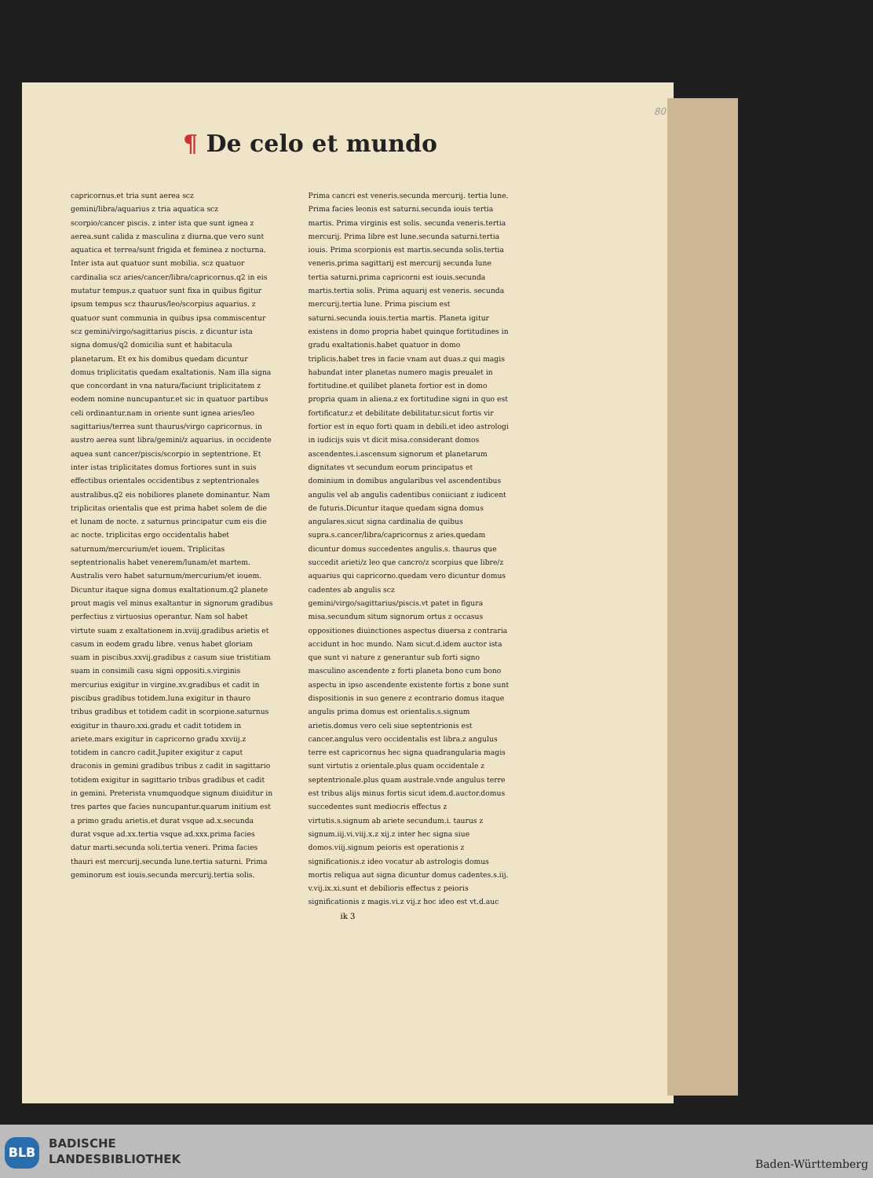80
¶ De celo et mundo
capricornus.et tria sunt aerea scz gemini/libra/aquarius z tria aquatica scz scorpio/cancer piscis. z inter ista que sunt ignea z aerea.sunt calida z masculina z diurna.que vero sunt aquatica et terrea/sunt frigida et feminea z nocturna. Inter ista aut quatuor sunt mobilia. scz quatuor cardinalia scz aries/cancer/libra/capricornus.q2 in eis mutatur tempus.z quatuor sunt fixa in quibus figitur ipsum tempus scz thaurus/leo/scorpius aquarius. z quatuor sunt communia in quibus ipsa commiscentur scz gemini/virgo/sagittarius piscis. z dicuntur ista signa domus/q2 domicilia sunt et habitacula planetarum. Et ex his domibus quedam dicuntur domus triplicitatis quedam exaltationis. Nam illa signa que concordant in vna natura/faciunt triplicitatem z eodem nomine nuncupantur.et sic in quatuor partibus celi ordinantur.nam in oriente sunt ignea aries/leo sagittarius/terrea sunt thaurus/virgo capricornus. in austro aerea sunt libra/gemini/z aquarius. in occidente aquea sunt cancer/piscis/scorpio in septentrione. Et inter istas triplicitates domus fortiores sunt in suis effectibus orientales occidentibus z septentrionales australibus.q2 eis nobiliores planete dominantur. Nam triplicitas orientalis que est prima habet solem de die et lunam de nocte. z saturnus principatur cum eis die ac nocte. triplicitas ergo occidentalis habet saturnum/mercurium/et iouem. Triplicitas septentrionalis habet venerem/lunam/et martem. Australis vero habet saturnum/mercurium/et iouem. Dicuntur itaque signa domus exaltationum.q2 planete prout magis vel minus exaltantur in signorum gradibus perfectius z virtuosius operantur. Nam sol habet virtute suam z exaltationem in.xviij.gradibus arietis et casum in eodem gradu libre. venus habet gloriam suam in piscibus.xxvij.gradibus z casum siue tristitiam suam in consimili casu signi oppositi.s.virginis mercurius exigitur in virgine.xv.gradibus et cadit in piscibus gradibus totidem.luna exigitur in thauro tribus gradibus et totidem cadit in scorpione.saturnus exigitur in thauro.xxi.gradu et cadit totidem in ariete.mars exigitur in capricorno gradu xxviij.z totidem in cancro cadit.Jupiter exigitur z caput draconis in gemini gradibus tribus z cadit in sagittario totidem exigitur in sagittario tribus gradibus et cadit in gemini. Preterista vnumquodque signum diuiditur in tres partes que facies nuncupantur.quarum initium est a primo gradu arietis.et durat vsque ad.x.secunda durat vsque ad.xx.tertia vsque ad.xxx.prima facies datur marti.secunda soli.tertia veneri. Prima facies thauri est mercurij.secunda lune.tertia saturni. Prima geminorum est iouis.secunda mercurij.tertia solis.
Prima cancri est veneris.secunda mercurij. tertia lune. Prima facies leonis est saturni.secunda iouis tertia martis. Prima virginis est solis. secunda veneris.tertia mercurij. Prima libre est lune.secunda saturni.tertia iouis. Prima scorpionis est martis.secunda solis.tertia veneris.prima sagittarij est mercurij secunda lune tertia saturni.prima capricorni est iouis.secunda martis.tertia solis. Prima aquarij est veneris. secunda mercurij.tertia lune. Prima piscium est saturni.secunda iouis.tertia martis. Planeta igitur existens in domo propria habet quinque fortitudines in gradu exaltationis.habet quatuor in domo triplicis.habet tres in facie vnam aut duas.z qui magis habundat inter planetas numero magis preualet in fortitudine.et quilibet planeta fortior est in domo propria quam in aliena.z ex fortitudine signi in quo est fortificatur.z et debilitate debilitatur.sicut fortis vir fortior est in equo forti quam in debili.et ideo astrologi in iudicijs suis vt dicit misa.considerant domos ascendentes.i.ascensum signorum et planetarum dignitates vt secundum eorum principatus et dominium in domibus angularibus vel ascendentibus angulis vel ab angulis cadentibus coniiciant z iudicent de futuris.Dicuntur itaque quedam signa domus angulares.sicut signa cardinalia de quibus supra.s.cancer/libra/capricornus z aries.quedam dicuntur domus succedentes angulis.s. thaurus que succedit arieti/z leo que cancro/z scorpius que libre/z aquarius qui capricorno.quedam vero dicuntur domus cadentes ab angulis scz gemini/virgo/sagittarius/piscis.vt patet in figura misa.secundum situm signorum ortus z occasus oppositiones diuinctiones aspectus diuersa z contraria accidunt in hoc mundo. Nam sicut.d.idem auctor ista que sunt vi nature z generantur sub forti signo masculino ascendente z forti planeta bono cum bono aspectu in ipso ascendente existente fortis z bone sunt dispositionis in suo genere z econtrario domus itaque angulis prima domus est orientalis.s.signum arietis.domus vero celi siue septentrionis est cancer.angulus vero occidentalis est libra.z angulus terre est capricornus hec signa quadrangularia magis sunt virtutis z orientale.plus quam occidentale z septentrionale.plus quam australe.vnde angulus terre est tribus alijs minus fortis sicut idem.d.auctor.domus succedentes sunt mediocris effectus z virtutis.s.signum ab ariete secundum.i. taurus z signum.iij.vi.viij.x.z xij.z inter hec signa siue domos.viij.signum peioris est operationis z significationis.z ideo vocatur ab astrologis domus mortis reliqua aut signa dicuntur domus cadentes.s.iij. v.vij.ix.xi.sunt et debilioris effectus z peioris significationis z magis.vi.z vij.z hoc ideo est vt.d.auc
ik 3
BLB
BADISCHE
LANDESBIBLIOTHEK
Baden-Württemberg